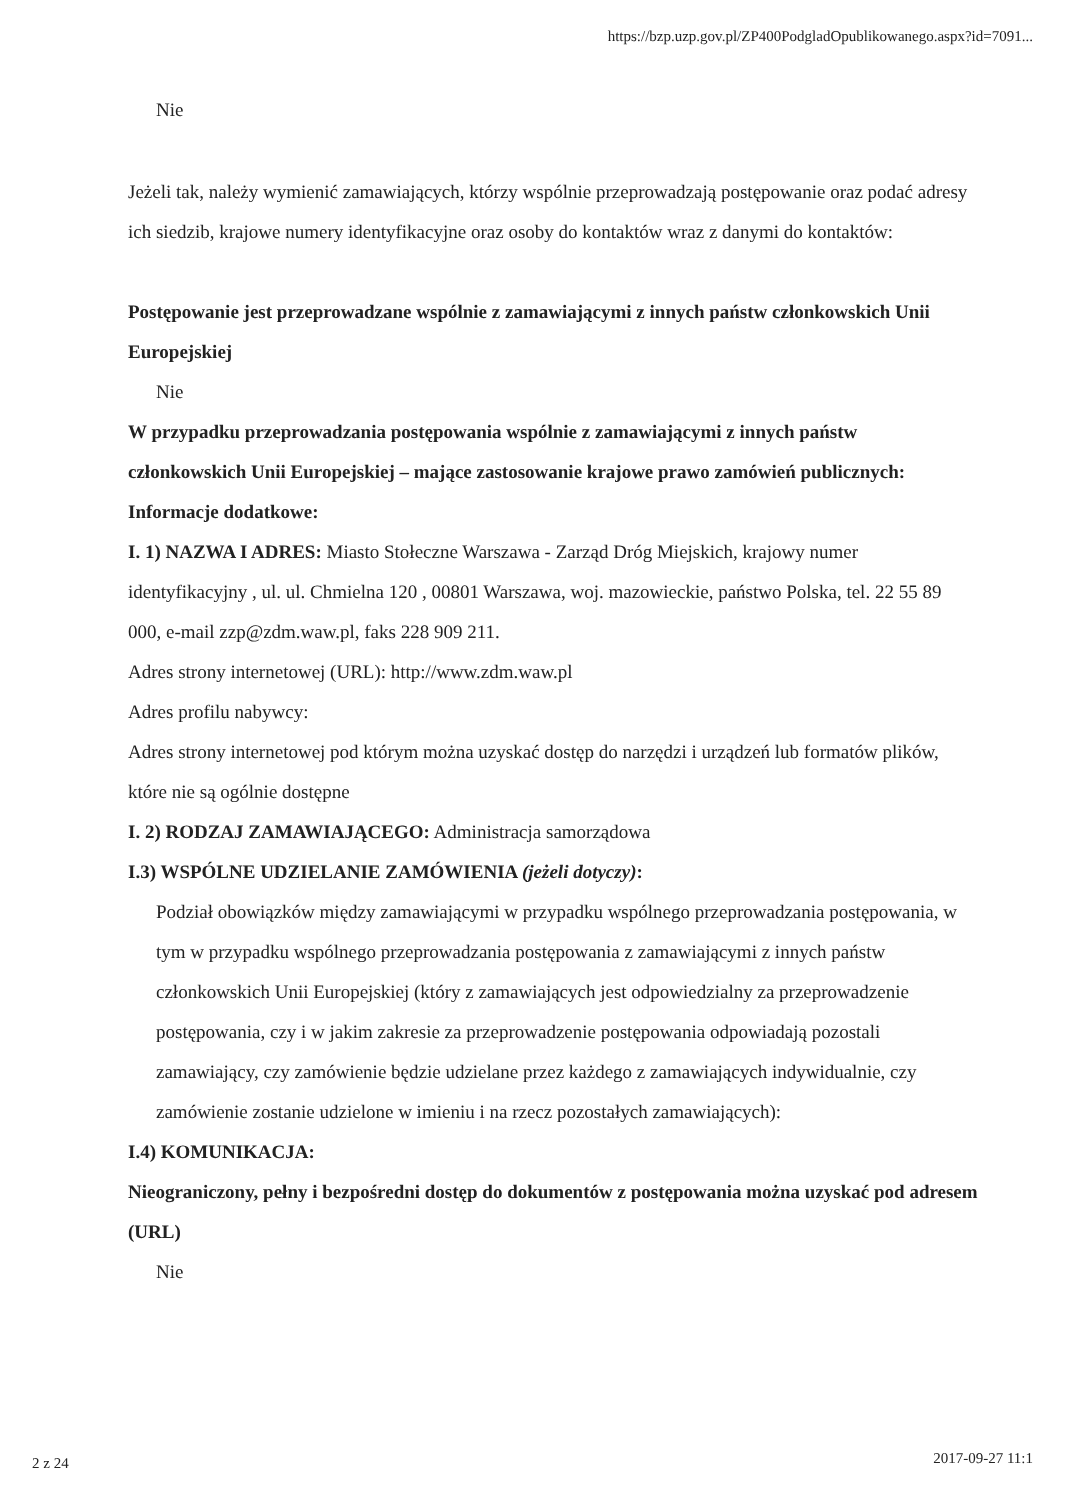https://bzp.uzp.gov.pl/ZP400PodgladOpublikowanego.aspx?id=7091...
Nie
Jeżeli tak, należy wymienić zamawiających, którzy wspólnie przeprowadzają postępowanie oraz podać adresy ich siedzib, krajowe numery identyfikacyjne oraz osoby do kontaktów wraz z danymi do kontaktów:
Postępowanie jest przeprowadzane wspólnie z zamawiającymi z innych państw członkowskich Unii Europejskiej
Nie
W przypadku przeprowadzania postępowania wspólnie z zamawiającymi z innych państw członkowskich Unii Europejskiej – mające zastosowanie krajowe prawo zamówień publicznych:
Informacje dodatkowe:
I. 1) NAZWA I ADRES: Miasto Stołeczne Warszawa - Zarząd Dróg Miejskich, krajowy numer identyfikacyjny , ul. ul. Chmielna 120 , 00801 Warszawa, woj. mazowieckie, państwo Polska, tel. 22 55 89 000, e-mail zzp@zdm.waw.pl, faks 228 909 211.
Adres strony internetowej (URL): http://www.zdm.waw.pl
Adres profilu nabywcy:
Adres strony internetowej pod którym można uzyskać dostęp do narzędzi i urządzeń lub formatów plików, które nie są ogólnie dostępne
I. 2) RODZAJ ZAMAWIAJĄCEGO: Administracja samorządowa
I.3) WSPÓLNE UDZIELANIE ZAMÓWIENIA (jeżeli dotyczy):
Podział obowiązków między zamawiającymi w przypadku wspólnego przeprowadzania postępowania, w tym w przypadku wspólnego przeprowadzania postępowania z zamawiającymi z innych państw członkowskich Unii Europejskiej (który z zamawiających jest odpowiedzialny za przeprowadzenie postępowania, czy i w jakim zakresie za przeprowadzenie postępowania odpowiadają pozostali zamawiający, czy zamówienie będzie udzielane przez każdego z zamawiających indywidualnie, czy zamówienie zostanie udzielone w imieniu i na rzecz pozostałych zamawiających):
I.4) KOMUNIKACJA:
Nieograniczony, pełny i bezpośredni dostęp do dokumentów z postępowania można uzyskać pod adresem (URL)
Nie
2 z 24 2017-09-27 11:1